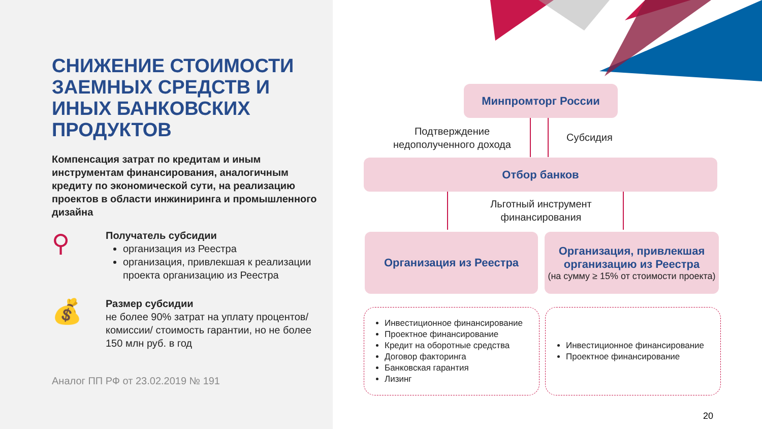СНИЖЕНИЕ СТОИМОСТИ ЗАЕМНЫХ СРЕДСТВ И ИНЫХ БАНКОВСКИХ ПРОДУКТОВ
Компенсация затрат по кредитам и иным инструментам финансирования, аналогичным кредиту по экономической сути, на реализацию проектов в области инжиниринга и промышленного дизайна
⚲
Получатель субсидии
организация из Реестра
организация, привлекшая к реализации проекта организацию из Реестра
💰
Размер субсидии
не более 90% затрат на уплату процентов/ комиссии/ стоимость гарантии, но не более 150 млн руб. в год
Аналог ПП РФ от 23.02.2019 № 191
Минпромторг России
Подтверждение недополученного дохода
Субсидия
Отбор банков
Льготный инструмент финансирования
Организация из Реестра
Организация, привлекшая организацию из Реестра
(на сумму ≥ 15% от стоимости проекта)
Инвестиционное финансирование
Проектное финансирование
Кредит на оборотные средства
Договор факторинга
Банковская гарантия
Лизинг
Инвестиционное финансирование
Проектное финансирование
20